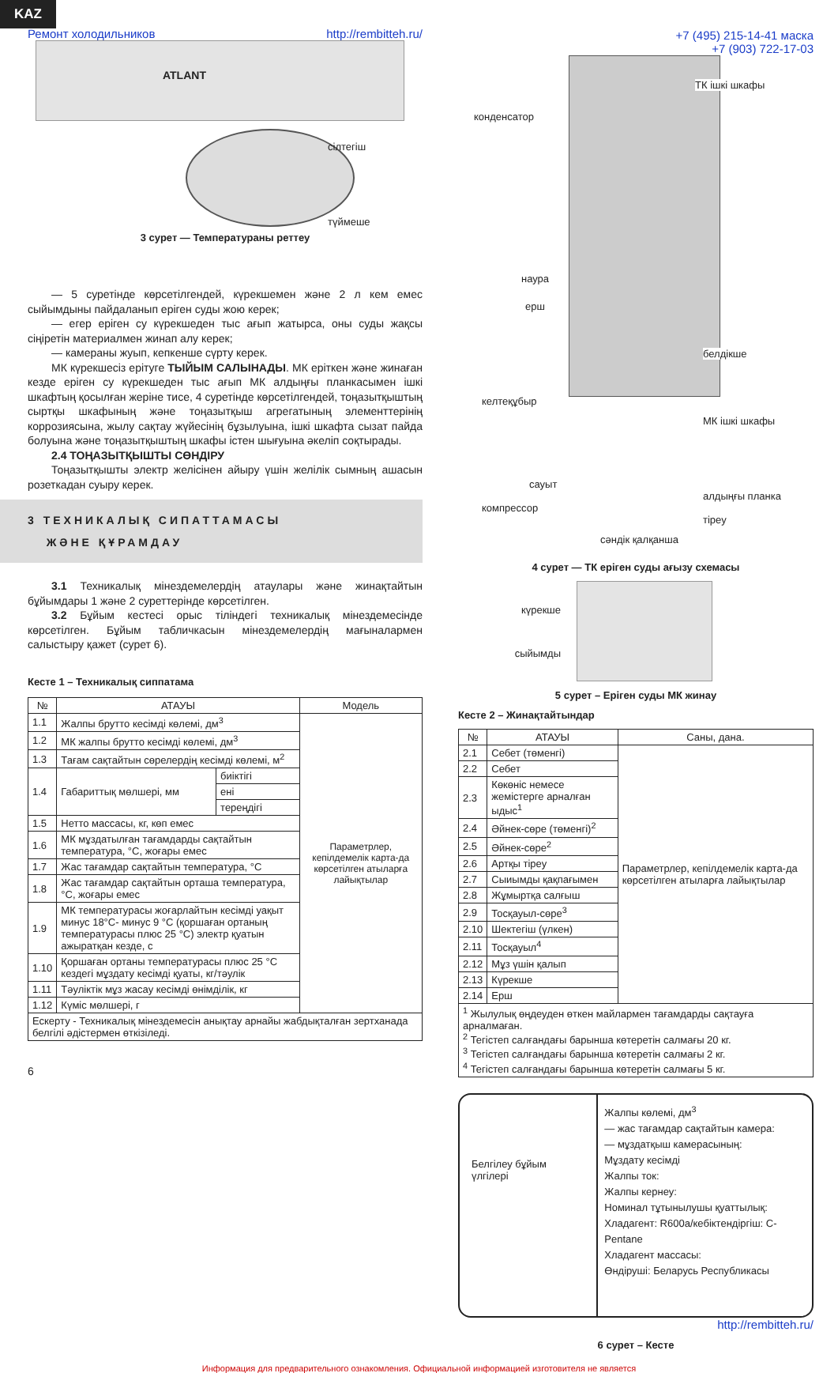KAZ
Ремонт холодильников http://rembitteh.ru/
ATLANT
сілтегіш
түймеше
3 сурет — Температураны реттеу
— 5 суретінде көрсетілгендей, күрекшемен және 2 л кем емес сыйымдыны пайдаланып еріген суды жою керек;
— егер еріген су күрекшеден тыс ағып жатырса, оны суды жақсы сіңіретін материалмен жинап алу керек;
— камераны жуып, кепкенше сүрту керек.
МК күрекшесіз ерітуге ТЫЙЫМ САЛЫНАДЫ. МК еріткен және жинаған кезде еріген су күрекшеден тыс ағып МК алдыңғы планкасымен ішкі шкафтың қосылған жеріне тисе, 4 суретінде көрсетілгендей, тоңазытқыштың сыртқы шкафының және тоңазытқыш агрегатының элементтерінің коррозиясына, жылу сақтау жүйесінің бұзылуына, ішкі шкафта сызат пайда болуына және тоңазытқыштың шкафы істен шығуына әкеліп соқтырады.
2.4 ТОҢАЗЫТҚЫШТЫ СӨНДІРУ
Тоңазытқышты электр желісінен айыру үшін желілік сымның ашасын розеткадан суыру керек.
3 ТЕХНИКАЛЫҚ СИПАТТАМАСЫ
ЖӘНЕ ҚҰРАМДАУ
3.1 Техникалық мінездемелердің атаулары және жинақтайтын бұйымдары 1 және 2 суреттерінде көрсетілген.
3.2 Бұйым кестесі орыс тіліндегі техникалық мінездемесінде көрсетілген. Бұйым табличкасын мінездемелердің мағыналармен салыстыру қажет (сурет 6).
Кесте 1 – Техникалық сиппатама
| № | АТАУЫ | | Модель |
| --- | --- | --- | --- |
| 1.1 | Жалпы брутто кесімді көлемі, дм<sup>3</sup> | | Параметрлер, кепілдемелік карта-да көрсетілген атыларға лайықтылар |
| 1.2 | МК жалпы брутто кесімді көлемі, дм<sup>3</sup> | | |
| 1.3 | Тағам сақтайтын сөрелердің кесімді көлемі, м<sup>2</sup> | | |
| 1.4 | Габариттық мөлшері, мм | биіктігі | |
| | | ені | |
| | | тереңдігі | |
| 1.5 | Нетто массасы, кг, көп емес | | |
| 1.6 | МК мұздатылған тағамдарды сақтайтын температура, °С, жоғары емес | | |
| 1.7 | Жас тағамдар сақтайтын температура, °С | | |
| 1.8 | Жас тағамдар сақтайтын орташа температура, °С, жоғары емес | | |
| 1.9 | МК температурасы жоғарлайтын кесімді уақыт минус 18°С- минус 9 °С (қоршаған ортаның температурасы плюс 25 °С) электр қуатын ажыратқан кезде, с | | |
| 1.10 | Қоршаған ортаны температурасы плюс 25 °С кездегі мұздату кесімді қуаты, кг/тәулік | | |
| 1.11 | Тәуліктік мұз жасау кесімді өнімділік, кг | | |
| 1.12 | Күміс мөлшері, г | | |
| Ескерту - Техникалық мінездемесін анықтау арнайы жабдықталған зертханада белгілі әдістермен өткізіледі. | | | |
6
+7 (495) 215-14-41 маска
+7 (903) 722-17-03
ТК ішкі шкафы
конденсатор
наура
ерш
белдікше
келтеқұбыр
МК ішкі шкафы
сауыт
компрессор
алдыңғы планка
тіреу
сәндік қалқанша
4 сурет — ТК еріген суды ағызу схемасы
күрекше
сыйымды
5 сурет – Еріген суды МК жинау
Кесте 2 – Жинақтайтындар
| № | АТАУЫ | Саны, дана. |
| --- | --- | --- |
| 2.1 | Себет (төменгі) | Параметрлер, кепілдемелік карта-да көрсетілген атыларға лайықтылар |
| 2.2 | Себет | |
| 2.3 | Көкөніс немесе жемістерге арналған ыдыс<sup>1</sup> | |
| 2.4 | Әйнек-сөре (төменгі)<sup>2</sup> | |
| 2.5 | Әйнек-сөре<sup>2</sup> | |
| 2.6 | Артқы тіреу | |
| 2.7 | Сыиымды қақпағымен | |
| 2.8 | Жұмыртқа салғыш | |
| 2.9 | Тосқауыл-сөре<sup>3</sup> | |
| 2.10 | Шектегіш (үлкен) | |
| 2.11 | Тосқауыл<sup>4</sup> | |
| 2.12 | Мұз үшін қалып | |
| 2.13 | Күрекше | |
| 2.14 | Ерш | |
| <sup>1</sup> Жылулық өңдеуден өткен майлармен тағамдарды сақтауға арналмаған. <sup>2</sup> Тегістеп салғандағы барынша көтеретін салмағы 20 кг. <sup>3</sup> Тегістеп салғандағы барынша көтеретін салмағы 2 кг. <sup>4</sup> Тегістеп салғандағы барынша көтеретін салмағы 5 кг. | | |
Белгілеу бұйым үлгілері
Жалпы көлемі, дм<sup>3</sup>
— жас тағамдар сақтайтын камера:
— мұздатқыш камерасының:
Мұздату кесімді
Жалпы ток:
Жалпы кернеу:
Номинал тұтынылушы қуаттылық:
Хладагент: R600a/кебіктендіргіш: C-Pentane
Хладагент массасы:
Өндіруші: Беларусь Республикасы
http://rembitteh.ru/
6 сурет – Кесте
Информация для предварительного ознакомления. Официальной информацией изготовителя не является